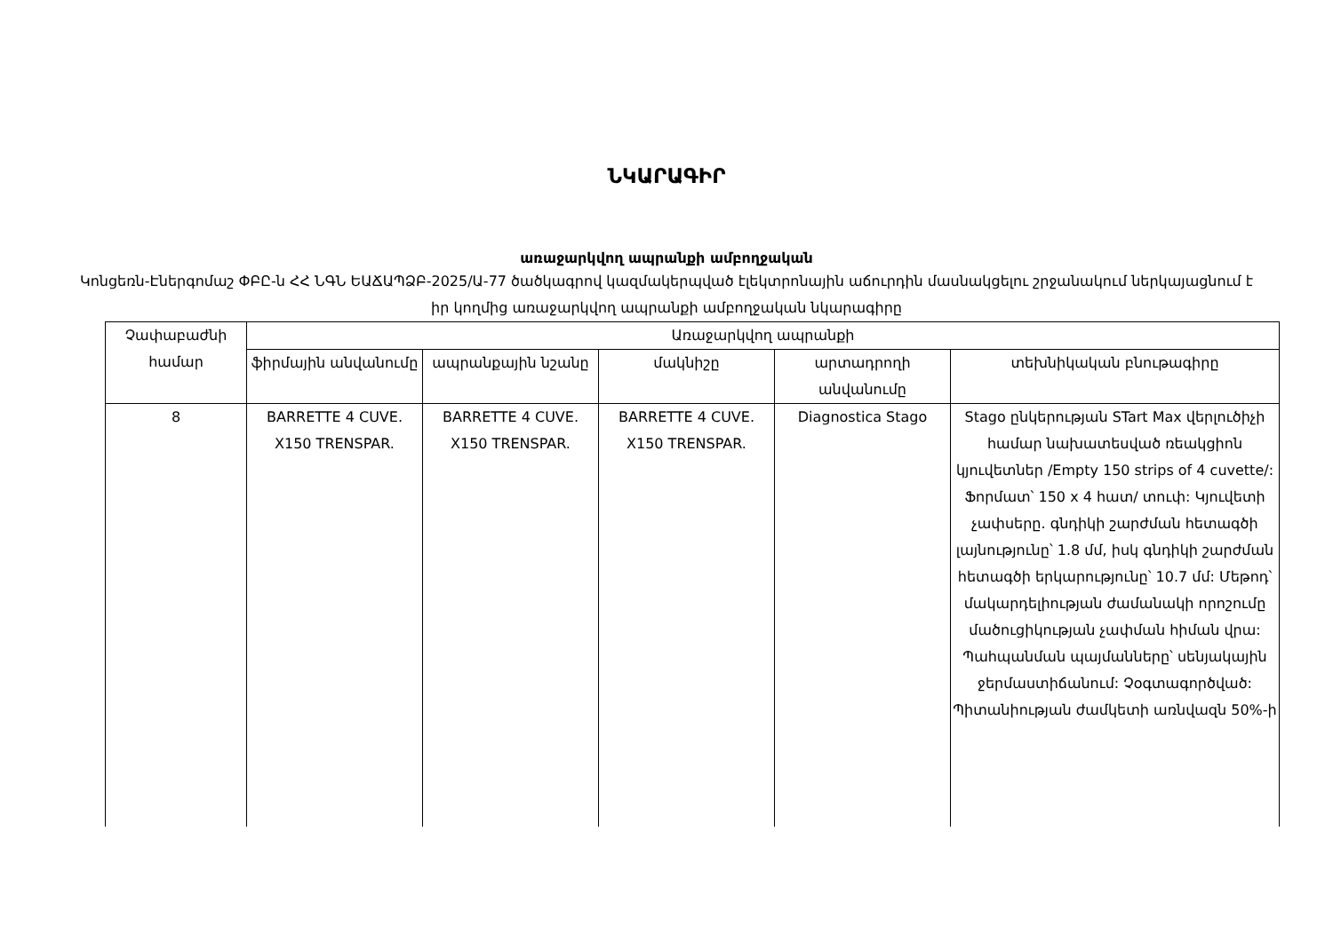ՆԿԱՐԱԳԻՐ
առաջարկվող ապրանքի ամբողջական
Կոնցեռն-Էներգոմաշ ՓԲԸ-ն ՀՀ ՆԳՆ ԵԱՃԱՊՁԲ-2025/Ա-77 ծածկագրով կազմակերպված էլեկտրոնային աճուրդին մասնակցելու շրջանակում ներկայացնում է իր կողմից առաջարկվող ապրանքի ամբողջական նկարագիրը
| Չափաբաժնի համար | Առաջարկվող ապրանքի | | | | |
| --- | --- | --- | --- | --- | --- |
| | ֆիրմային անվանումը | ապրանքային նշանը | մակնիշը | արտադրողի անվանումը | տեխնիկական բնութագիրը |
| 8 | BARRETTE 4 CUVE. X150 TRENSPAR. | BARRETTE 4 CUVE. X150 TRENSPAR. | BARRETTE 4 CUVE. X150 TRENSPAR. | Diagnostica Stago | Stago ընկերության STart Max վերլուծիչի համար նախատեսված ռեակցիոն կյուվետներ /Empty 150 strips of 4 cuvette/: Ֆորմատ՝ 150 x 4 հատ/ տուփ: Կյուվետի չափսերը. գնդիկի շարժման հետագծի լայնությունը՝ 1.8 մմ, իսկ գնդիկի շարժման հետագծի երկարությունը՝ 10.7 մմ: Մեթոդ՝ մակարդելիության ժամանակի որոշումը մածուցիկության չափման հիման վրա: Պահպանման պայմանները՝ սենյակային ջերմաստիճանում: Չօգտագործված: Պիտանիության ժամկետի առնվազն 50%-ի |